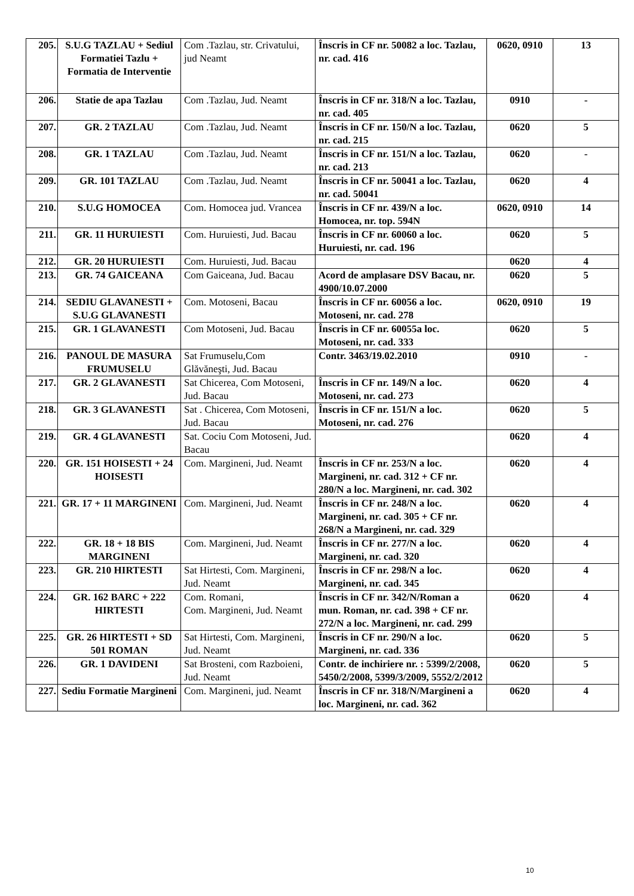| 205. | S.U.G TAZLAU + Sediul Formatiei Tazlu + Formatia de Interventie | Com .Tazlau, str. Crivatului, jud Neamt | Înscris in CF nr. 50082 a loc. Tazlau, nr. cad. 416 | 0620, 0910 | 13 |
| 206. | Statie de apa Tazlau | Com .Tazlau, Jud. Neamt | Înscris in CF nr. 318/N a loc. Tazlau, nr. cad. 405 | 0910 | - |
| 207. | GR. 2 TAZLAU | Com .Tazlau, Jud. Neamt | Înscris in CF nr. 150/N a loc. Tazlau, nr. cad. 215 | 0620 | 5 |
| 208. | GR. 1 TAZLAU | Com .Tazlau, Jud. Neamt | Înscris in CF nr. 151/N a loc. Tazlau, nr. cad. 213 | 0620 | - |
| 209. | GR. 101 TAZLAU | Com .Tazlau, Jud. Neamt | Înscris in CF nr. 50041 a loc. Tazlau, nr. cad. 50041 | 0620 | 4 |
| 210. | S.U.G HOMOCEA | Com. Homocea jud. Vrancea | Înscris in CF nr. 439/N a loc. Homocea, nr. top. 594N | 0620, 0910 | 14 |
| 211. | GR. 11 HURUIESTI | Com. Huruiesti, Jud. Bacau | Înscris in CF nr. 60060 a loc. Huruiesti, nr. cad. 196 | 0620 | 5 |
| 212. | GR. 20 HURUIESTI | Com. Huruiesti, Jud. Bacau | | 0620 | 4 |
| 213. | GR. 74 GAICEANA | Com Gaiceana, Jud. Bacau | Acord de amplasare DSV Bacau, nr. 4900/10.07.2000 | 0620 | 5 |
| 214. | SEDIU GLAVANESTI + S.U.G GLAVANESTI | Com. Motoseni, Bacau | Înscris in CF nr. 60056 a loc. Motoseni, nr. cad. 278 | 0620, 0910 | 19 |
| 215. | GR. 1 GLAVANESTI | Com Motoseni, Jud. Bacau | Înscris in CF nr. 60055a loc. Motoseni, nr. cad. 333 | 0620 | 5 |
| 216. | PANOUL DE MASURA FRUMUSELU | Sat Frumuselu,Com Glăvăneşti, Jud. Bacau | Contr. 3463/19.02.2010 | 0910 | - |
| 217. | GR. 2 GLAVANESTI | Sat Chicerea, Com Motoseni, Jud. Bacau | Înscris in CF nr. 149/N a loc. Motoseni, nr. cad. 273 | 0620 | 4 |
| 218. | GR. 3 GLAVANESTI | Sat . Chicerea, Com Motoseni, Jud. Bacau | Înscris in CF nr. 151/N a loc. Motoseni, nr. cad. 276 | 0620 | 5 |
| 219. | GR. 4 GLAVANESTI | Sat. Cociu Com Motoseni, Jud. Bacau | | 0620 | 4 |
| 220. | GR. 151 HOISESTI + 24 HOISESTI | Com. Margineni, Jud. Neamt | Înscris in CF nr. 253/N a loc. Margineni, nr. cad. 312 + CF nr. 280/N a loc. Margineni, nr. cad. 302 | 0620 | 4 |
| 221. | GR. 17 + 11 MARGINENI | Com. Margineni, Jud. Neamt | Înscris in CF nr. 248/N a loc. Margineni, nr. cad. 305 + CF nr. 268/N a Margineni, nr. cad. 329 | 0620 | 4 |
| 222. | GR. 18 + 18 BIS MARGINENI | Com. Margineni, Jud. Neamt | Înscris in CF nr. 277/N a loc. Margineni, nr. cad. 320 | 0620 | 4 |
| 223. | GR. 210 HIRTESTI | Sat Hirtesti, Com. Margineni, Jud. Neamt | Înscris in CF nr. 298/N a loc. Margineni, nr. cad. 345 | 0620 | 4 |
| 224. | GR. 162 BARC + 222 HIRTESTI | Com. Romani, Com. Margineni, Jud. Neamt | Înscris in CF nr. 342/N/Roman a mun. Roman, nr. cad. 398 + CF nr. 272/N a loc. Margineni, nr. cad. 299 | 0620 | 4 |
| 225. | GR. 26 HIRTESTI + SD 501 ROMAN | Sat Hirtesti, Com. Margineni, Jud. Neamt | Înscris in CF nr. 290/N a loc. Margineni, nr. cad. 336 | 0620 | 5 |
| 226. | GR. 1 DAVIDENI | Sat Brosteni, com Razboieni, Jud. Neamt | Contr. de inchiriere nr. : 5399/2/2008, 5450/2/2008, 5399/3/2009, 5552/2/2012 | 0620 | 5 |
| 227. | Sediu Formatie Margineni | Com. Margineni, jud. Neamt | Înscris in CF nr. 318/N/Margineni a loc. Margineni, nr. cad. 362 | 0620 | 4 |
10